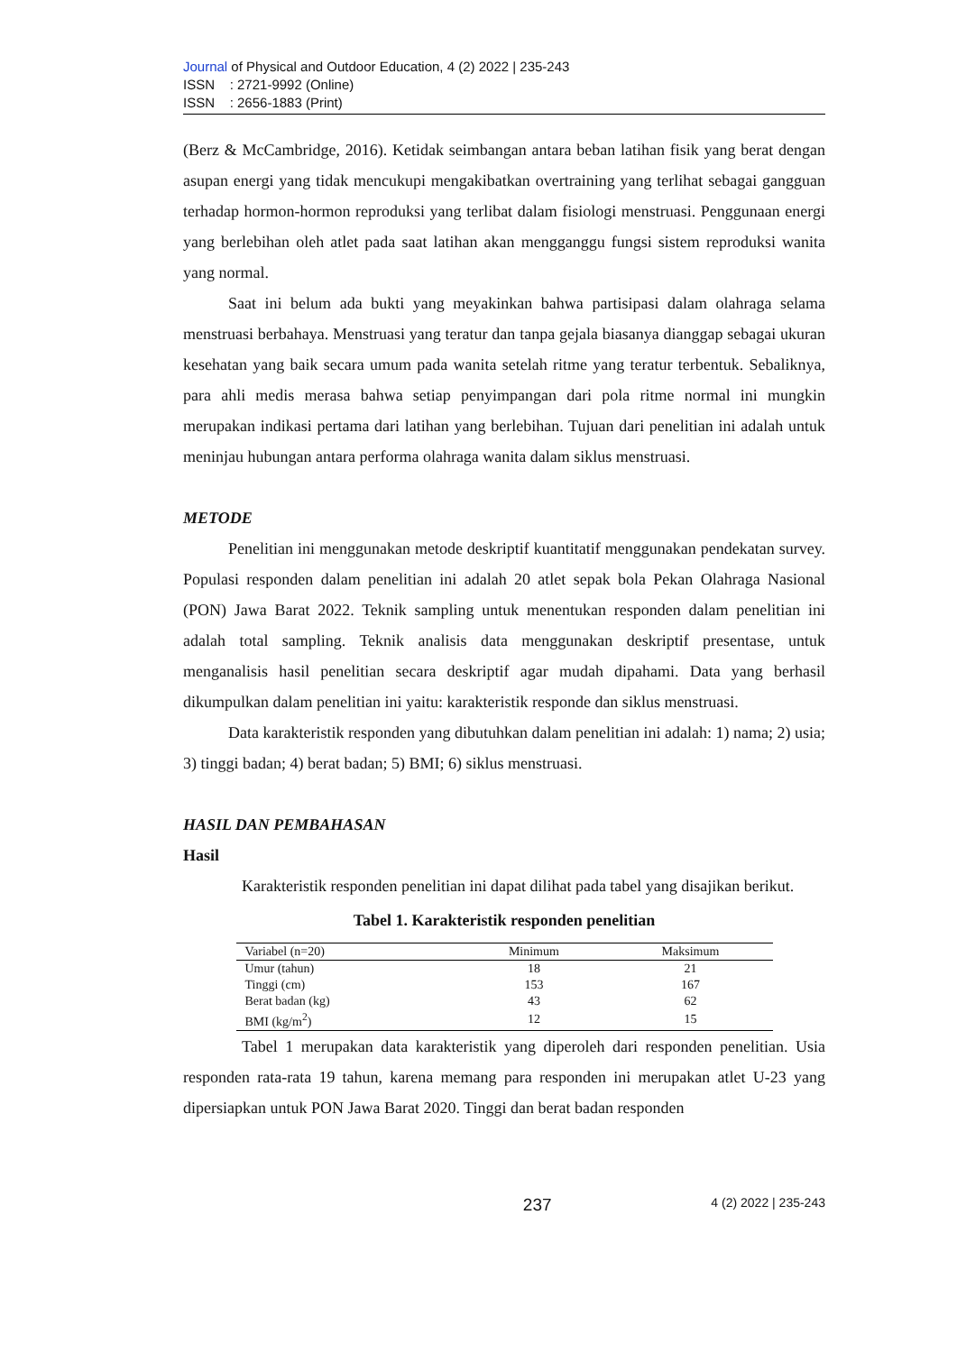Journal of Physical and Outdoor Education, 4 (2) 2022 | 235-243
ISSN : 2721-9992 (Online)
ISSN : 2656-1883 (Print)
(Berz & McCambridge, 2016). Ketidak seimbangan antara beban latihan fisik yang berat dengan asupan energi yang tidak mencukupi mengakibatkan overtraining yang terlihat sebagai gangguan terhadap hormon-hormon reproduksi yang terlibat dalam fisiologi menstruasi. Penggunaan energi yang berlebihan oleh atlet pada saat latihan akan mengganggu fungsi sistem reproduksi wanita yang normal.
Saat ini belum ada bukti yang meyakinkan bahwa partisipasi dalam olahraga selama menstruasi berbahaya. Menstruasi yang teratur dan tanpa gejala biasanya dianggap sebagai ukuran kesehatan yang baik secara umum pada wanita setelah ritme yang teratur terbentuk. Sebaliknya, para ahli medis merasa bahwa setiap penyimpangan dari pola ritme normal ini mungkin merupakan indikasi pertama dari latihan yang berlebihan. Tujuan dari penelitian ini adalah untuk meninjau hubungan antara performa olahraga wanita dalam siklus menstruasi.
METODE
Penelitian ini menggunakan metode deskriptif kuantitatif menggunakan pendekatan survey. Populasi responden dalam penelitian ini adalah 20 atlet sepak bola Pekan Olahraga Nasional (PON) Jawa Barat 2022. Teknik sampling untuk menentukan responden dalam penelitian ini adalah total sampling. Teknik analisis data menggunakan deskriptif presentase, untuk menganalisis hasil penelitian secara deskriptif agar mudah dipahami. Data yang berhasil dikumpulkan dalam penelitian ini yaitu: karakteristik responde dan siklus menstruasi.
Data karakteristik responden yang dibutuhkan dalam penelitian ini adalah: 1) nama; 2) usia; 3) tinggi badan; 4) berat badan; 5) BMI; 6) siklus menstruasi.
HASIL DAN PEMBAHASAN
Hasil
Karakteristik responden penelitian ini dapat dilihat pada tabel yang disajikan berikut.
Tabel 1. Karakteristik responden penelitian
| Variabel (n=20) | Minimum | Maksimum |
| --- | --- | --- |
| Umur (tahun) | 18 | 21 |
| Tinggi (cm) | 153 | 167 |
| Berat badan (kg) | 43 | 62 |
| BMI (kg/m<sup>2</sup>) | 12 | 15 |
Tabel 1 merupakan data karakteristik yang diperoleh dari responden penelitian. Usia responden rata-rata 19 tahun, karena memang para responden ini merupakan atlet U-23 yang dipersiapkan untuk PON Jawa Barat 2020. Tinggi dan berat badan responden
237 4 (2) 2022 | 235-243